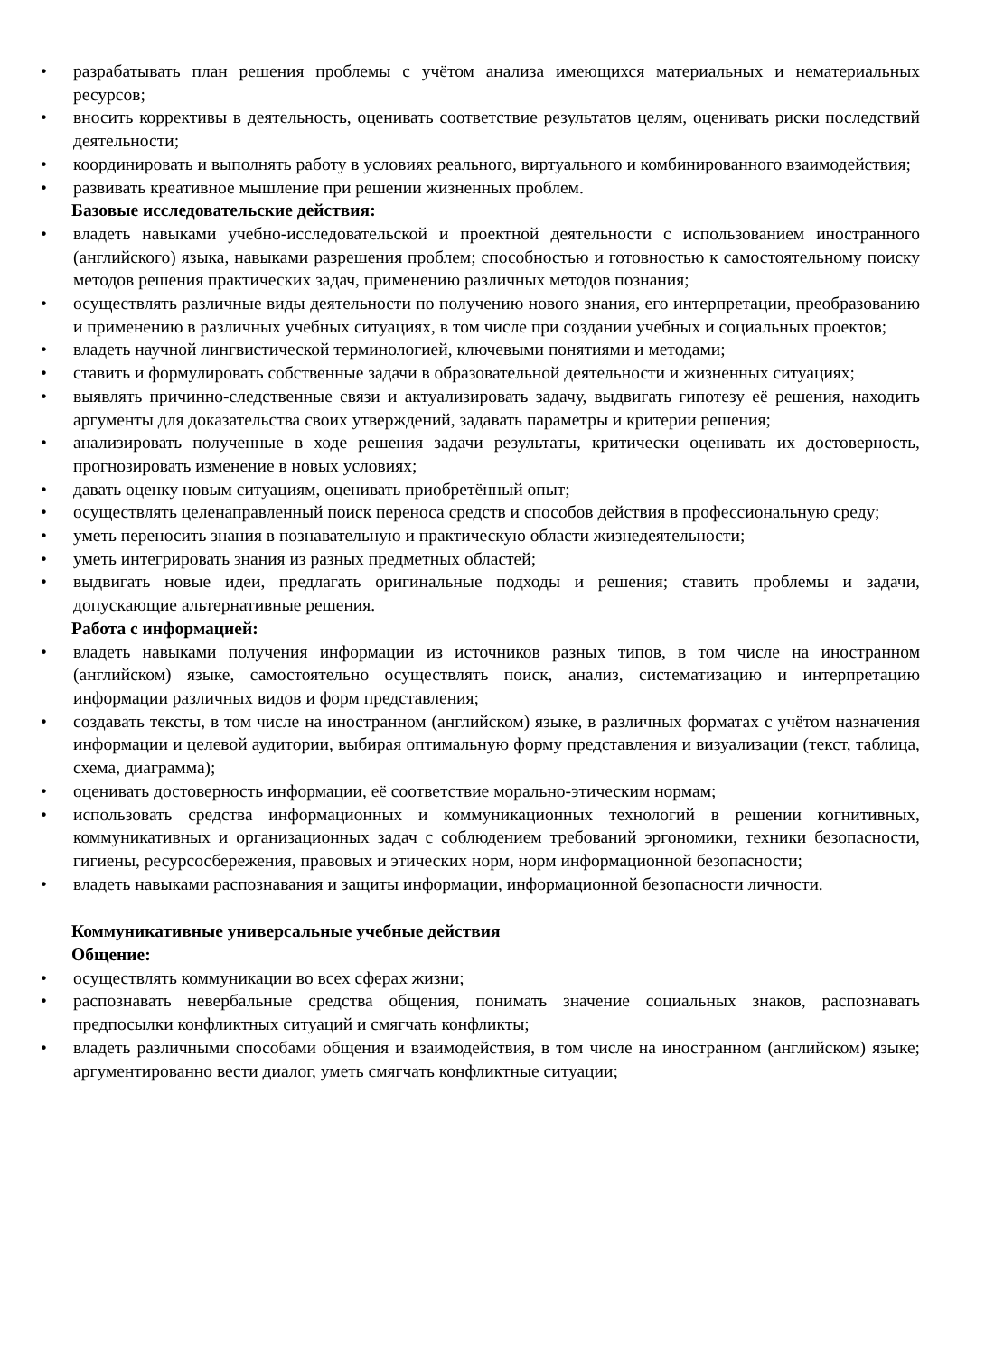• разрабатывать план решения проблемы с учётом анализа имеющихся материальных и нематериальных ресурсов;
• вносить коррективы в деятельность, оценивать соответствие результатов целям, оценивать риски последствий деятельности;
• координировать и выполнять работу в условиях реального, виртуального и комбинированного взаимодействия;
• развивать креативное мышление при решении жизненных проблем.
Базовые исследовательские действия:
• владеть навыками учебно-исследовательской и проектной деятельности с использованием иностранного (английского) языка, навыками разрешения проблем; способностью и готовностью к самостоятельному поиску методов решения практических задач, применению различных методов познания;
• осуществлять различные виды деятельности по получению нового знания, его интерпретации, преобразованию и применению в различных учебных ситуациях, в том числе при создании учебных и социальных проектов;
• владеть научной лингвистической терминологией, ключевыми понятиями и методами;
• ставить и формулировать собственные задачи в образовательной деятельности и жизненных ситуациях;
• выявлять причинно-следственные связи и актуализировать задачу, выдвигать гипотезу её решения, находить аргументы для доказательства своих утверждений, задавать параметры и критерии решения;
• анализировать полученные в ходе решения задачи результаты, критически оценивать их достоверность, прогнозировать изменение в новых условиях;
• давать оценку новым ситуациям, оценивать приобретённый опыт;
• осуществлять целенаправленный поиск переноса средств и способов действия в профессиональную среду;
• уметь переносить знания в познавательную и практическую области жизнедеятельности;
• уметь интегрировать знания из разных предметных областей;
• выдвигать новые идеи, предлагать оригинальные подходы и решения; ставить проблемы и задачи, допускающие альтернативные решения.
Работа с информацией:
• владеть навыками получения информации из источников разных типов, в том числе на иностранном (английском) языке, самостоятельно осуществлять поиск, анализ, систематизацию и интерпретацию информации различных видов и форм представления;
• создавать тексты, в том числе на иностранном (английском) языке, в различных форматах с учётом назначения информации и целевой аудитории, выбирая оптимальную форму представления и визуализации (текст, таблица, схема, диаграмма);
• оценивать достоверность информации, её соответствие морально-этическим нормам;
• использовать средства информационных и коммуникационных технологий в решении когнитивных, коммуникативных и организационных задач с соблюдением требований эргономики, техники безопасности, гигиены, ресурсосбережения, правовых и этических норм, норм информационной безопасности;
• владеть навыками распознавания и защиты информации, информационной безопасности личности.
Коммуникативные универсальные учебные действия
Общение:
• осуществлять коммуникации во всех сферах жизни;
• распознавать невербальные средства общения, понимать значение социальных знаков, распознавать предпосылки конфликтных ситуаций и смягчать конфликты;
• владеть различными способами общения и взаимодействия, в том числе на иностранном (английском) языке; аргументированно вести диалог, уметь смягчать конфликтные ситуации;